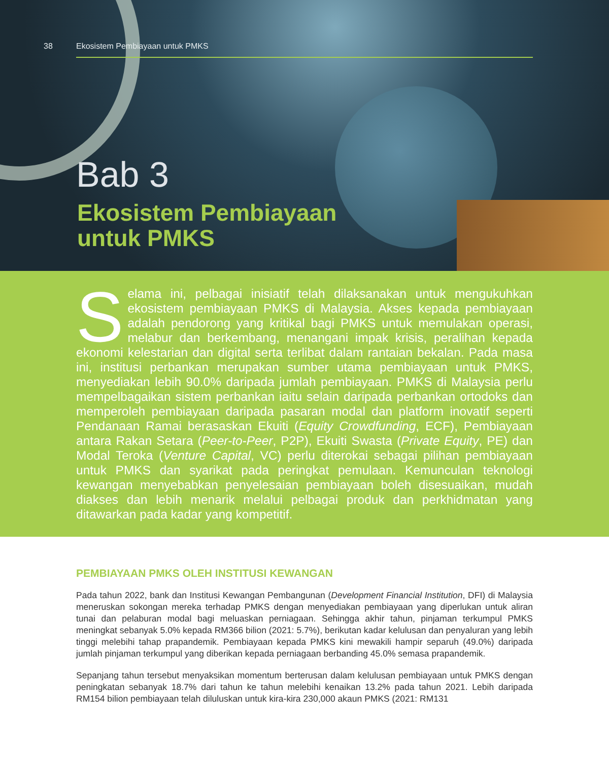38 Ekosistem Pembiayaan untuk PMKS
Bab 3
Ekosistem Pembiayaan
untuk PMKS
Selama ini, pelbagai inisiatif telah dilaksanakan untuk mengukuhkan ekosistem pembiayaan PMKS di Malaysia. Akses kepada pembiayaan adalah pendorong yang kritikal bagi PMKS untuk memulakan operasi, melabur dan berkembang, menangani impak krisis, peralihan kepada ekonomi kelestarian dan digital serta terlibat dalam rantaian bekalan. Pada masa ini, institusi perbankan merupakan sumber utama pembiayaan untuk PMKS, menyediakan lebih 90.0% daripada jumlah pembiayaan. PMKS di Malaysia perlu mempelbagaikan sistem perbankan iaitu selain daripada perbankan ortodoks dan memperoleh pembiayaan daripada pasaran modal dan platform inovatif seperti Pendanaan Ramai berasaskan Ekuiti (Equity Crowdfunding, ECF), Pembiayaan antara Rakan Setara (Peer-to-Peer, P2P), Ekuiti Swasta (Private Equity, PE) dan Modal Teroka (Venture Capital, VC) perlu diterokai sebagai pilihan pembiayaan untuk PMKS dan syarikat pada peringkat pemulaan. Kemunculan teknologi kewangan menyebabkan penyelesaian pembiayaan boleh disesuaikan, mudah diakses dan lebih menarik melalui pelbagai produk dan perkhidmatan yang ditawarkan pada kadar yang kompetitif.
PEMBIAYAAN PMKS OLEH INSTITUSI KEWANGAN
Pada tahun 2022, bank dan Institusi Kewangan Pembangunan (Development Financial Institution, DFI) di Malaysia meneruskan sokongan mereka terhadap PMKS dengan menyediakan pembiayaan yang diperlukan untuk aliran tunai dan pelaburan modal bagi meluaskan perniagaan. Sehingga akhir tahun, pinjaman terkumpul PMKS meningkat sebanyak 5.0% kepada RM366 bilion (2021: 5.7%), berikutan kadar kelulusan dan penyaluran yang lebih tinggi melebihi tahap prapandemik. Pembiayaan kepada PMKS kini mewakili hampir separuh (49.0%) daripada jumlah pinjaman terkumpul yang diberikan kepada perniagaan berbanding 45.0% semasa prapandemik.
Sepanjang tahun tersebut menyaksikan momentum berterusan dalam kelulusan pembiayaan untuk PMKS dengan peningkatan sebanyak 18.7% dari tahun ke tahun melebihi kenaikan 13.2% pada tahun 2021. Lebih daripada RM154 bilion pembiayaan telah diluluskan untuk kira-kira 230,000 akaun PMKS (2021: RM131